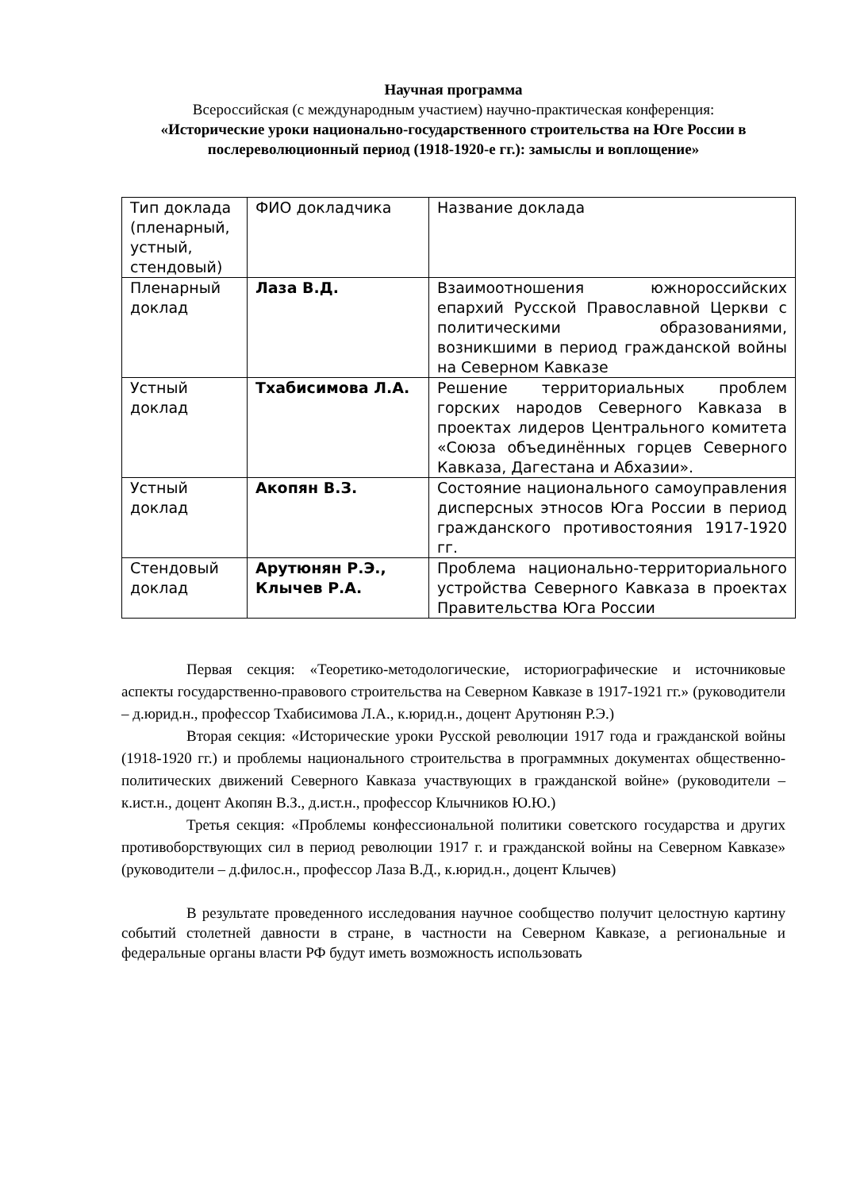Научная программа
Всероссийская (с международным участием) научно-практическая конференция:
«Исторические уроки национально-государственного строительства на Юге России в послереволюционный период (1918-1920-е гг.): замыслы и воплощение»
| Тип доклада (пленарный, устный, стендовый) | ФИО докладчика | Название доклада |
| Пленарный доклад | Лаза В.Д. | Взаимоотношения южнороссийских епархий Русской Православной Церкви с политическими образованиями, возникшими в период гражданской войны на Северном Кавказе |
| Устный доклад | Тхабисимова Л.А. | Решение территориальных проблем горских народов Северного Кавказа в проектах лидеров Центрального комитета «Союза объединённых горцев Северного Кавказа, Дагестана и Абхазии». |
| Устный доклад | Акопян В.З. | Состояние национального самоуправления дисперсных этносов Юга России в период гражданского противостояния 1917-1920 гг. |
| Стендовый доклад | Арутюнян Р.Э., Клычев Р.А. | Проблема национально-территориального устройства Северного Кавказа в проектах Правительства Юга России |
Первая секция: «Теоретико-методологические, историографические и источниковые аспекты государственно-правового строительства на Северном Кавказе в 1917-1921 гг.» (руководители – д.юрид.н., профессор Тхабисимова Л.А., к.юрид.н., доцент Арутюнян Р.Э.)
Вторая секция: «Исторические уроки Русской революции 1917 года и гражданской войны (1918-1920 гг.) и проблемы национального строительства в программных документах общественно-политических движений Северного Кавказа участвующих в гражданской войне» (руководители – к.ист.н., доцент Акопян В.З., д.ист.н., профессор Клычников Ю.Ю.)
Третья секция: «Проблемы конфессиональной политики советского государства и других противоборствующих сил в период революции 1917 г. и гражданской войны на Северном Кавказе» (руководители – д.филос.н., профессор Лаза В.Д., к.юрид.н., доцент Клычев)
В результате проведенного исследования научное сообщество получит целостную картину событий столетней давности в стране, в частности на Северном Кавказе, а региональные и федеральные органы власти РФ будут иметь возможность использовать